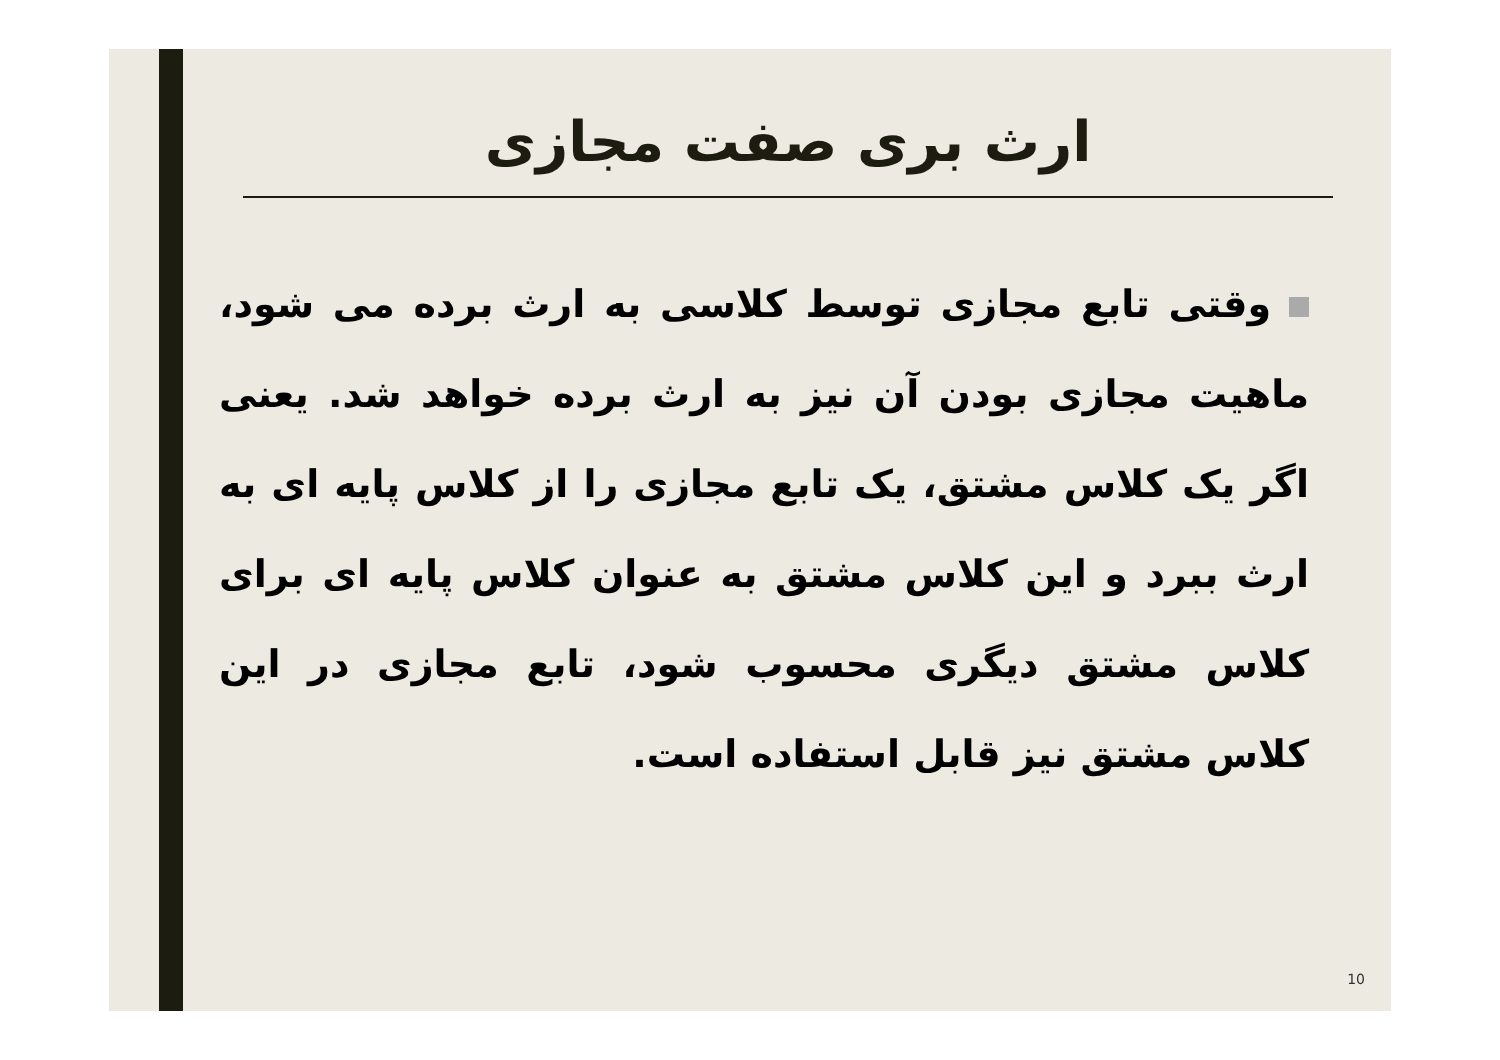ارث بری صفت مجازی
وقتی تابع مجازی توسط کلاسی به ارث برده می شود، ماهیت مجازی بودن آن نیز به ارث برده خواهد شد. یعنی اگر یک کلاس مشتق، یک تابع مجازی را از کلاس پایه ای به ارث ببرد و این کلاس مشتق به عنوان کلاس پایه ای برای کلاس مشتق دیگری محسوب شود، تابع مجازی در این کلاس مشتق نیز قابل استفاده است.
10